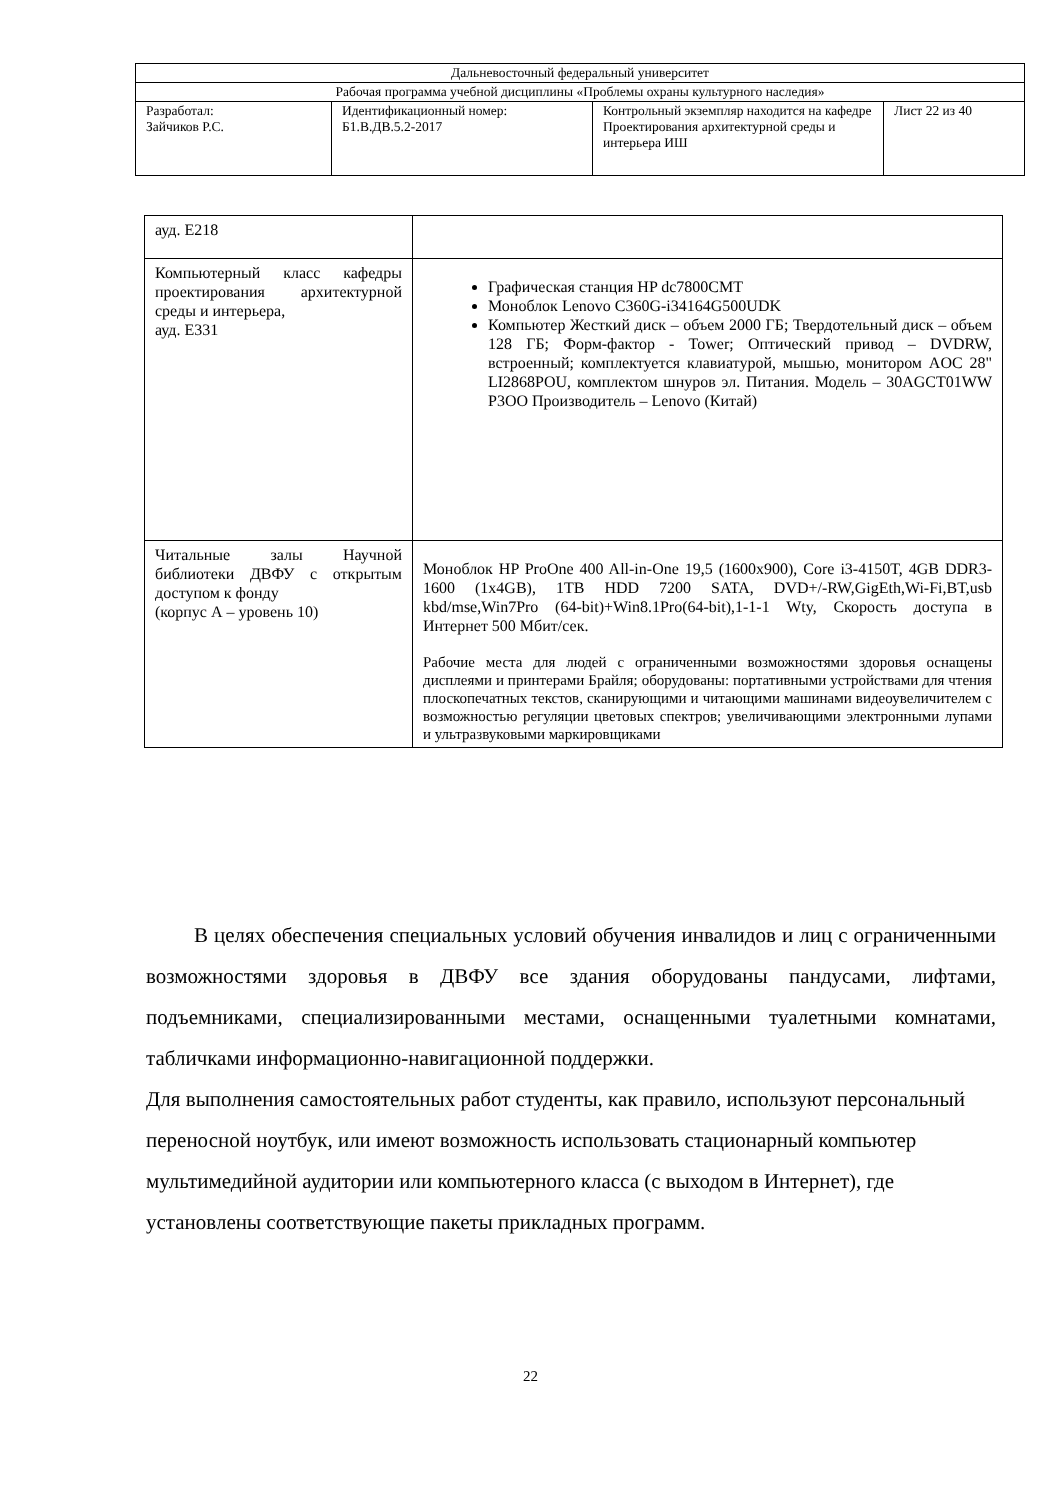| Дальневосточный федеральный университет | | | |
| Рабочая программа учебной дисциплины «Проблемы охраны культурного наследия» | | | |
| Разработал: Зайчиков Р.С. | Идентификационный номер: Б1.В.ДВ.5.2-2017 | Контрольный экземпляр находится на кафедре Проектирования архитектурной среды и интерьера ИШ | Лист 22 из 40 |
| ауд. Е218 | |
| Компьютерный класс кафедры проектирования архитектурной среды и интерьера, ауд. Е331 | Графическая станция HP dc7800CMT Моноблок Lenovo C360G-i34164G500UDK Компьютер Жесткий диск – объем 2000 ГБ; Твердотельный диск – объем 128 ГБ; Форм-фактор - Tower; Оптический привод – DVDRW, встроенный; комплектуется клавиатурой, мышью, монитором AOC 28" LI2868POU, комплектом шнуров эл. Питания. Модель – 30AGCT01WW P3OO Производитель – Lenovo (Китай) |
| Читальные залы Научной библиотеки ДВФУ с открытым доступом к фонду (корпус А – уровень 10) | Моноблок HP ProOne 400 All-in-One 19,5 (1600x900), Core i3-4150T, 4GB DDR3-1600 (1x4GB), 1TB HDD 7200 SATA, DVD+/-RW,GigEth,Wi-Fi,BT,usb kbd/mse,Win7Pro (64-bit)+Win8.1Pro(64-bit),1-1-1 Wty, Скорость доступа в Интернет 500 Мбит/сек. Рабочие места для людей с ограниченными возможностями здоровья оснащены дисплеями и принтерами Брайля; оборудованы: портативными устройствами для чтения плоскопечатных текстов, сканирующими и читающими машинами видеоувеличителем с возможностью регуляции цветовых спектров; увеличивающими электронными лупами и ультразвуковыми маркировщиками |
В целях обеспечения специальных условий обучения инвалидов и лиц с ограниченными возможностями здоровья в ДВФУ все здания оборудованы пандусами, лифтами, подъемниками, специализированными местами, оснащенными туалетными комнатами, табличками информационно-навигационной поддержки.
Для выполнения самостоятельных работ студенты, как правило, используют персональный переносной ноутбук, или имеют возможность использовать стационарный компьютер мультимедийной аудитории или компьютерного класса (с выходом в Интернет), где установлены соответствующие пакеты прикладных программ.
22